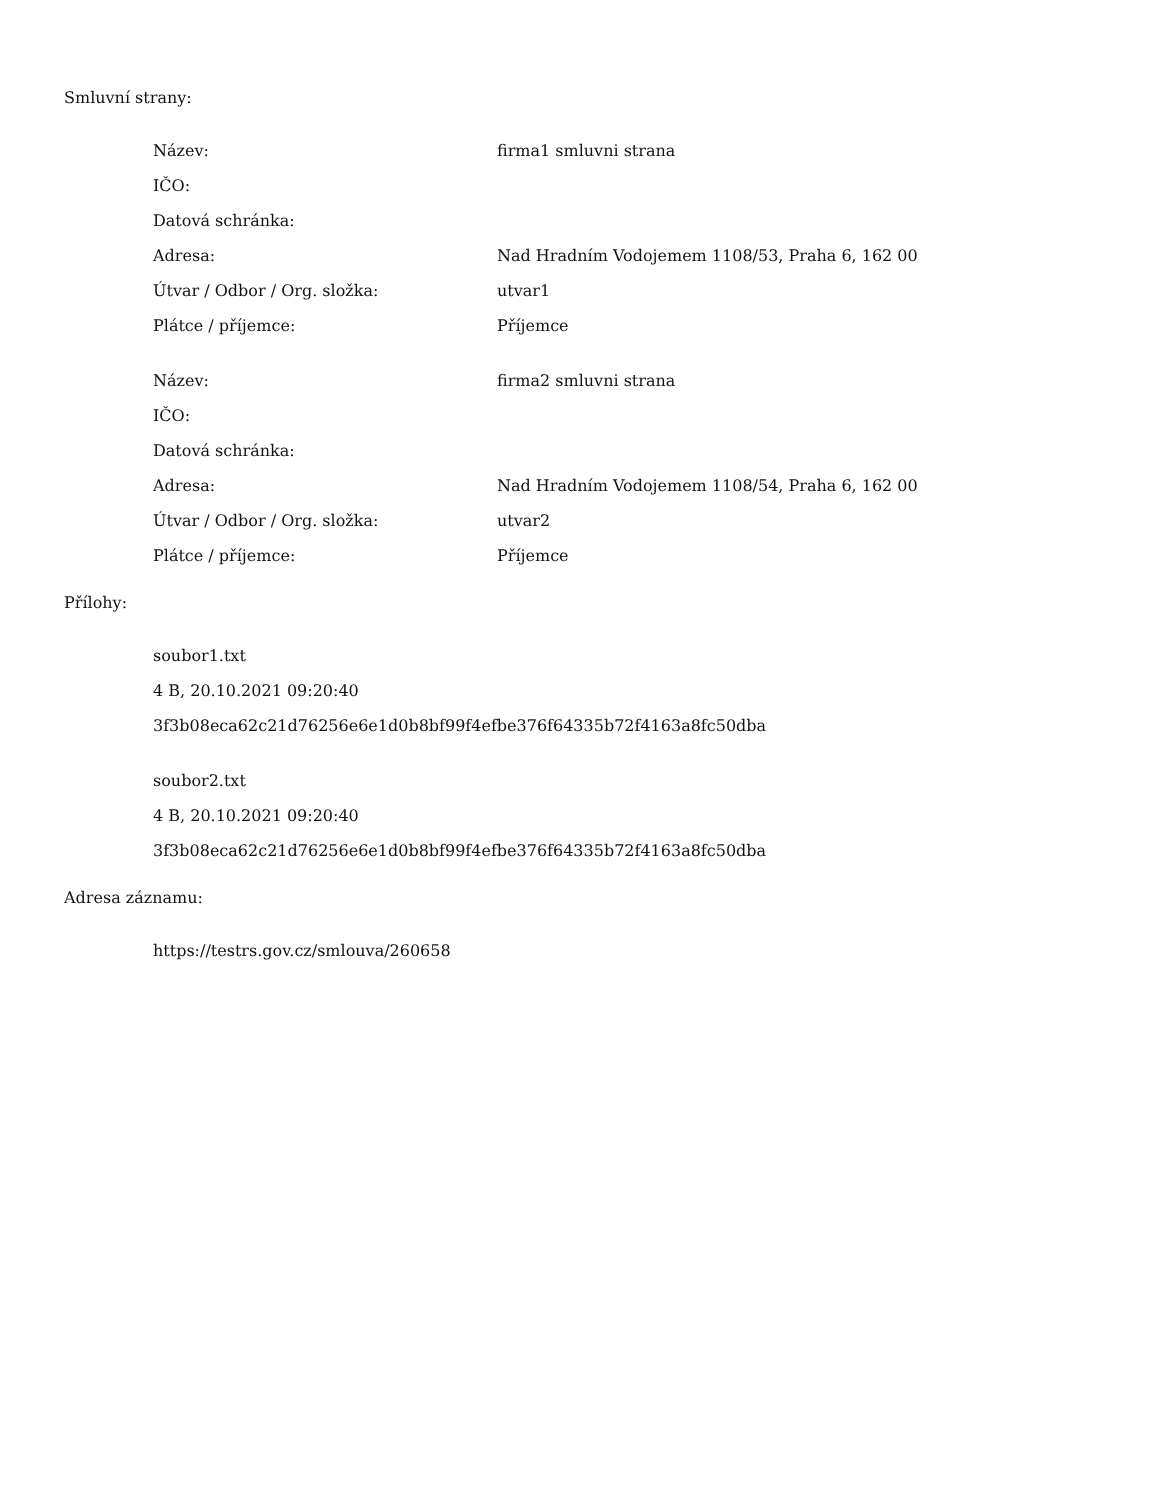Smluvní strany:
| Název: | firma1 smluvni strana |
| IČO: | |
| Datová schránka: | |
| Adresa: | Nad Hradním Vodojemem 1108/53, Praha 6, 162 00 |
| Útvar / Odbor / Org. složka: | utvar1 |
| Plátce / příjemce: | Příjemce |
| Název: | firma2 smluvni strana |
| IČO: | |
| Datová schránka: | |
| Adresa: | Nad Hradním Vodojemem 1108/54, Praha 6, 162 00 |
| Útvar / Odbor / Org. složka: | utvar2 |
| Plátce / příjemce: | Příjemce |
Přílohy:
soubor1.txt
4 B, 20.10.2021 09:20:40
3f3b08eca62c21d76256e6e1d0b8bf99f4efbe376f64335b72f4163a8fc50dba
soubor2.txt
4 B, 20.10.2021 09:20:40
3f3b08eca62c21d76256e6e1d0b8bf99f4efbe376f64335b72f4163a8fc50dba
Adresa záznamu:
https://testrs.gov.cz/smlouva/260658